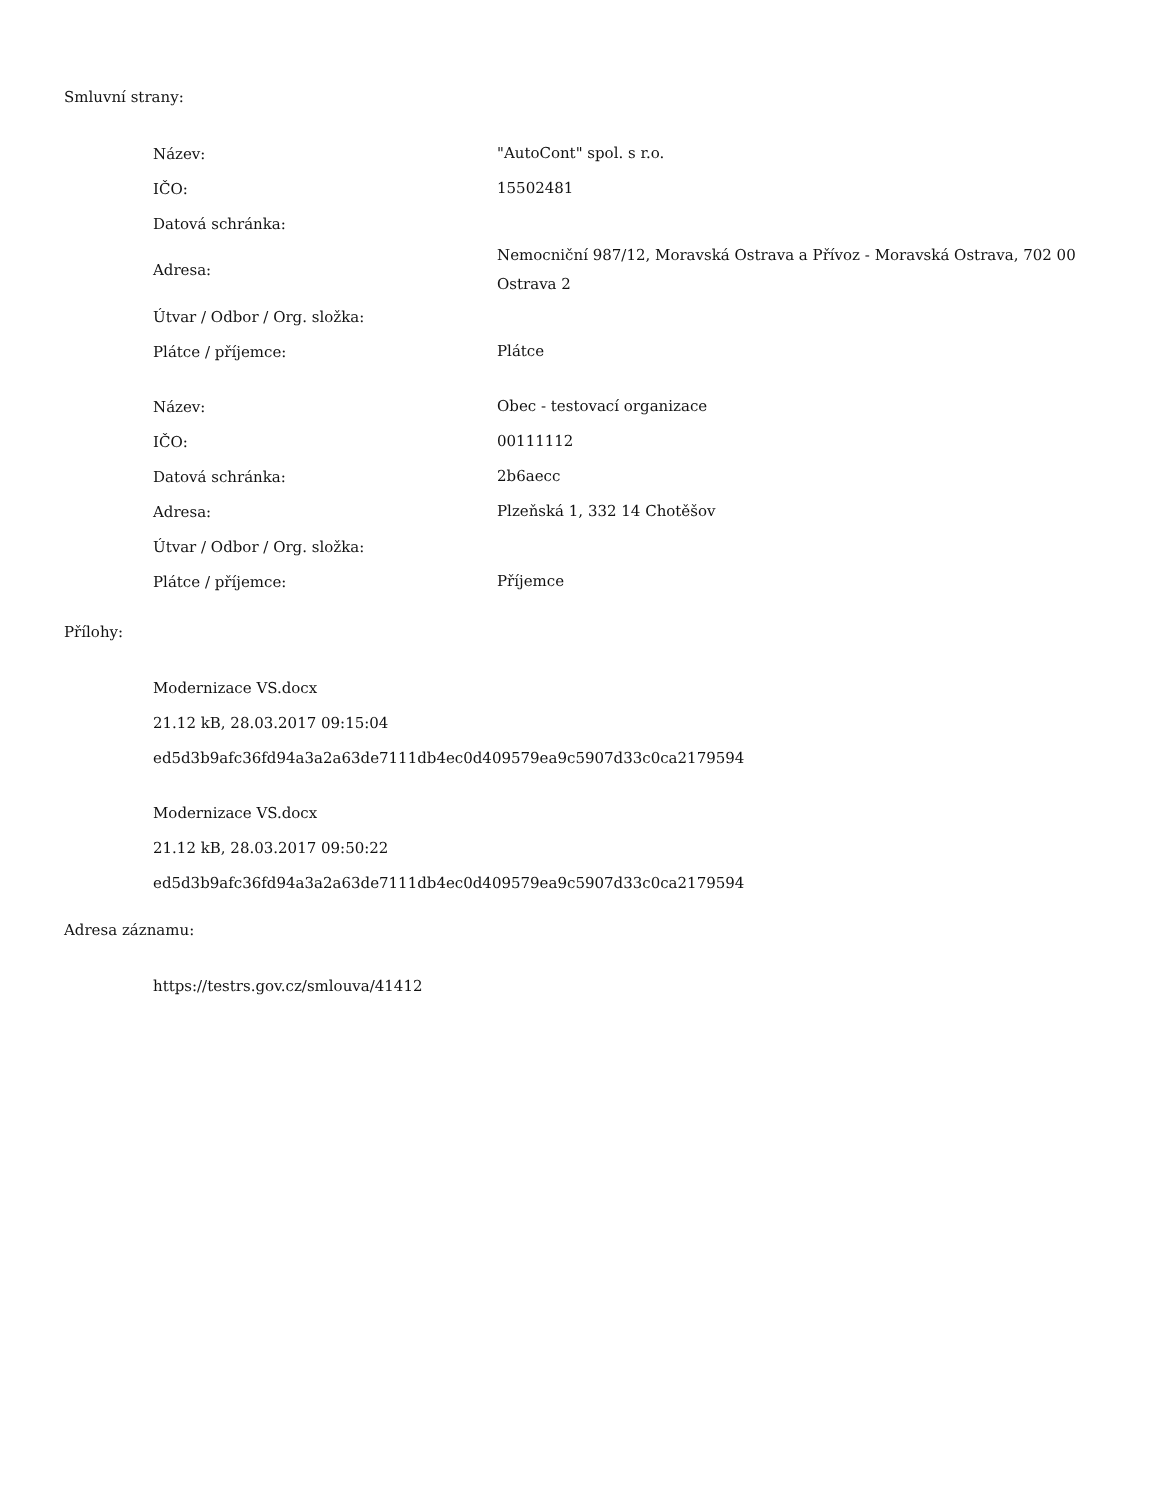Smluvní strany:
| Název: | "AutoCont" spol. s r.o. |
| IČO: | 15502481 |
| Datová schránka: | |
| Adresa: | Nemocniční 987/12, Moravská Ostrava a Přívoz - Moravská Ostrava, 702 00 Ostrava 2 |
| Útvar / Odbor / Org. složka: | |
| Plátce / příjemce: | Plátce |
| Název: | Obec - testovací organizace |
| IČO: | 00111112 |
| Datová schránka: | 2b6aecc |
| Adresa: | Plzeňská 1, 332 14 Chotěšov |
| Útvar / Odbor / Org. složka: | |
| Plátce / příjemce: | Příjemce |
Přílohy:
Modernizace VS.docx
21.12 kB, 28.03.2017 09:15:04
ed5d3b9afc36fd94a3a2a63de7111db4ec0d409579ea9c5907d33c0ca2179594
Modernizace VS.docx
21.12 kB, 28.03.2017 09:50:22
ed5d3b9afc36fd94a3a2a63de7111db4ec0d409579ea9c5907d33c0ca2179594
Adresa záznamu:
https://testrs.gov.cz/smlouva/41412